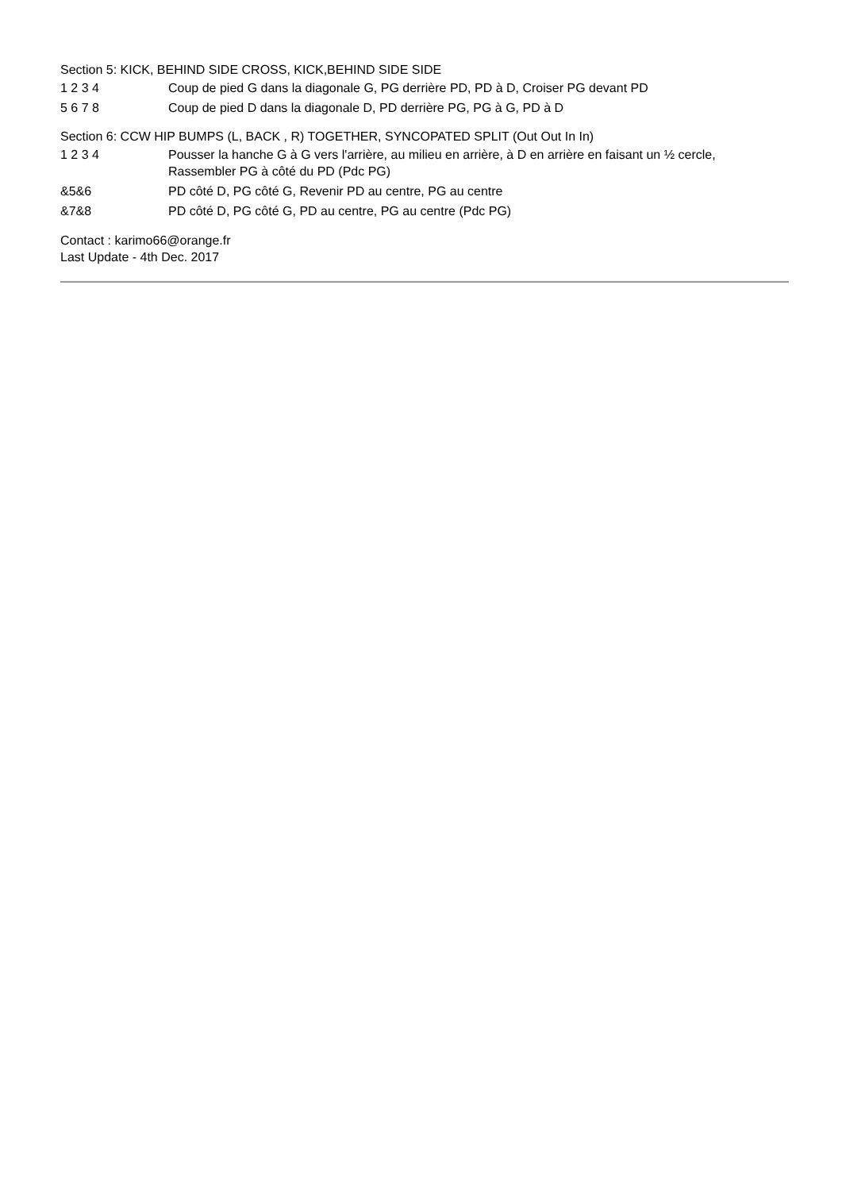Section 5: KICK, BEHIND SIDE CROSS, KICK,BEHIND SIDE SIDE
| 1 2 3 4 | Coup de pied G dans la diagonale G, PG derrière PD, PD à D, Croiser PG devant PD |
| 5 6 7 8 | Coup de pied D dans la diagonale D, PD derrière PG, PG à G, PD à D |
Section 6: CCW HIP BUMPS (L, BACK , R) TOGETHER, SYNCOPATED SPLIT (Out Out In In)
| 1 2 3 4 | Pousser la hanche G à G vers l'arrière, au milieu en arrière, à D en arrière en faisant un ½ cercle, Rassembler PG à côté du PD (Pdc PG) |
| &5&6 | PD côté D, PG côté G, Revenir PD au centre, PG au centre |
| &7&8 | PD côté D, PG côté G, PD au centre, PG au centre (Pdc PG) |
Contact : karimo66@orange.fr
Last Update - 4th Dec. 2017